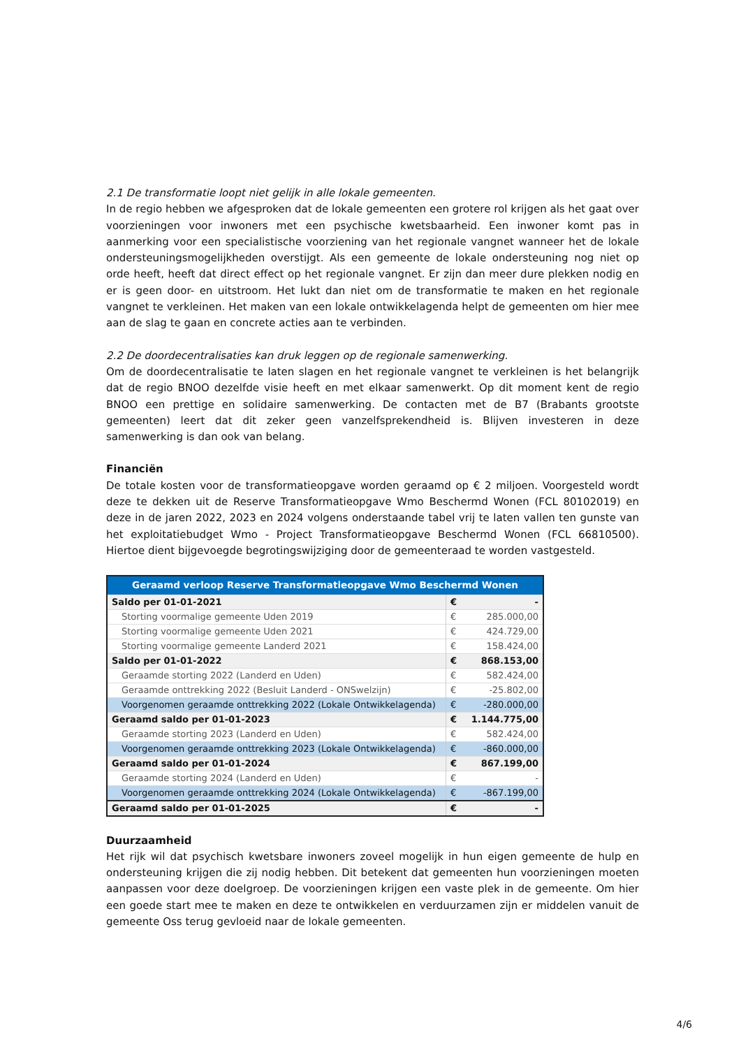2.1 De transformatie loopt niet gelijk in alle lokale gemeenten.
In de regio hebben we afgesproken dat de lokale gemeenten een grotere rol krijgen als het gaat over voorzieningen voor inwoners met een psychische kwetsbaarheid. Een inwoner komt pas in aanmerking voor een specialistische voorziening van het regionale vangnet wanneer het de lokale ondersteuningsmogelijkheden overstijgt. Als een gemeente de lokale ondersteuning nog niet op orde heeft, heeft dat direct effect op het regionale vangnet. Er zijn dan meer dure plekken nodig en er is geen door- en uitstroom. Het lukt dan niet om de transformatie te maken en het regionale vangnet te verkleinen. Het maken van een lokale ontwikkelagenda helpt de gemeenten om hier mee aan de slag te gaan en concrete acties aan te verbinden.
2.2 De doordecentralisaties kan druk leggen op de regionale samenwerking.
Om de doordecentralisatie te laten slagen en het regionale vangnet te verkleinen is het belangrijk dat de regio BNOO dezelfde visie heeft en met elkaar samenwerkt. Op dit moment kent de regio BNOO een prettige en solidaire samenwerking. De contacten met de B7 (Brabants grootste gemeenten) leert dat dit zeker geen vanzelfsprekendheid is. Blijven investeren in deze samenwerking is dan ook van belang.
Financiën
De totale kosten voor de transformatieopgave worden geraamd op € 2 miljoen. Voorgesteld wordt deze te dekken uit de Reserve Transformatieopgave Wmo Beschermd Wonen (FCL 80102019) en deze in de jaren 2022, 2023 en 2024 volgens onderstaande tabel vrij te laten vallen ten gunste van het exploitatiebudget Wmo - Project Transformatieopgave Beschermd Wonen (FCL 66810500). Hiertoe dient bijgevoegde begrotingswijziging door de gemeenteraad te worden vastgesteld.
| Geraamd verloop Reserve Transformatieopgave Wmo Beschermd Wonen | | |
| --- | --- | --- |
| Saldo per 01-01-2021 | € | - |
| Storting voormalige gemeente Uden 2019 | € | 285.000,00 |
| Storting voormalige gemeente Uden 2021 | € | 424.729,00 |
| Storting voormalige gemeente Landerd 2021 | € | 158.424,00 |
| Saldo per 01-01-2022 | € | 868.153,00 |
| Geraamde storting 2022 (Landerd en Uden) | € | 582.424,00 |
| Geraamde onttrekking 2022 (Besluit Landerd - ONSwelzijn) | € | -25.802,00 |
| Voorgenomen geraamde onttrekking 2022 (Lokale Ontwikkelagenda) | € | -280.000,00 |
| Geraamd saldo per 01-01-2023 | € | 1.144.775,00 |
| Geraamde storting 2023 (Landerd en Uden) | € | 582.424,00 |
| Voorgenomen geraamde onttrekking 2023 (Lokale Ontwikkelagenda) | € | -860.000,00 |
| Geraamd saldo per 01-01-2024 | € | 867.199,00 |
| Geraamde storting 2024 (Landerd en Uden) | € | - |
| Voorgenomen geraamde onttrekking 2024 (Lokale Ontwikkelagenda) | € | -867.199,00 |
| Geraamd saldo per 01-01-2025 | € | - |
Duurzaamheid
Het rijk wil dat psychisch kwetsbare inwoners zoveel mogelijk in hun eigen gemeente de hulp en ondersteuning krijgen die zij nodig hebben. Dit betekent dat gemeenten hun voorzieningen moeten aanpassen voor deze doelgroep. De voorzieningen krijgen een vaste plek in de gemeente. Om hier een goede start mee te maken en deze te ontwikkelen en verduurzamen zijn er middelen vanuit de gemeente Oss terug gevloeid naar de lokale gemeenten.
4/6